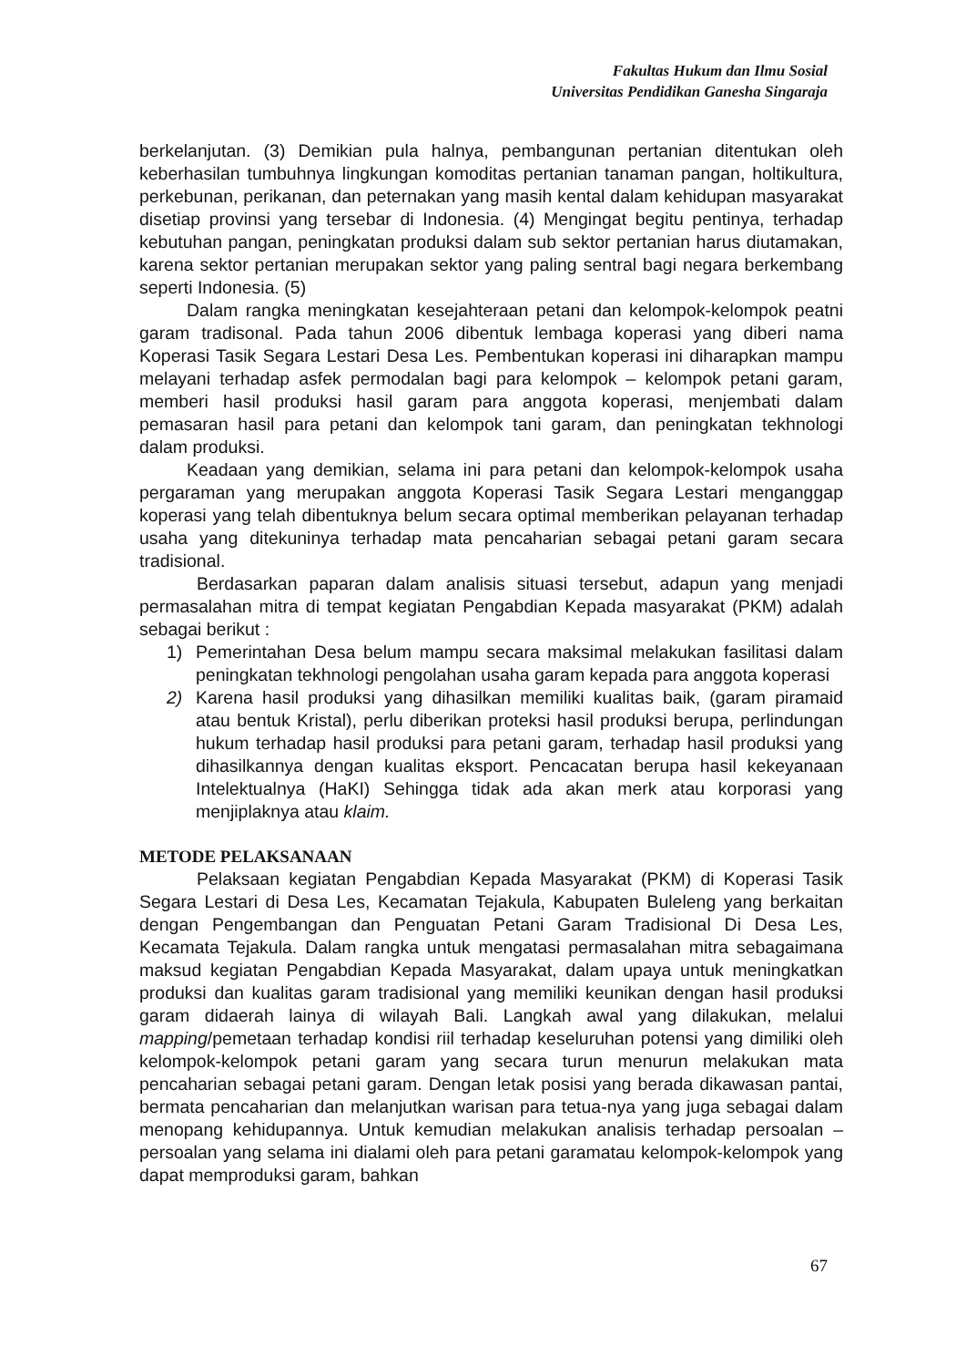Fakultas Hukum dan Ilmu Sosial
Universitas Pendidikan Ganesha Singaraja
berkelanjutan. (3) Demikian pula halnya, pembangunan pertanian ditentukan oleh keberhasilan tumbuhnya lingkungan komoditas pertanian tanaman pangan, holtikultura, perkebunan, perikanan, dan peternakan yang masih kental dalam kehidupan masyarakat disetiap provinsi yang tersebar di Indonesia. (4) Mengingat begitu pentinya, terhadap kebutuhan pangan, peningkatan produksi dalam sub sektor pertanian harus diutamakan, karena sektor pertanian merupakan sektor yang paling sentral bagi negara berkembang seperti Indonesia. (5)
Dalam rangka meningkatan kesejahteraan petani dan kelompok-kelompok peatni garam tradisonal. Pada tahun 2006 dibentuk lembaga koperasi yang diberi nama Koperasi Tasik Segara Lestari Desa Les. Pembentukan koperasi ini diharapkan mampu melayani terhadap asfek permodalan bagi para kelompok – kelompok petani garam, memberi hasil produksi hasil garam para anggota koperasi, menjembati dalam pemasaran hasil para petani dan kelompok tani garam, dan peningkatan tekhnologi dalam produksi.
Keadaan yang demikian, selama ini para petani dan kelompok-kelompok usaha pergaraman yang merupakan anggota Koperasi Tasik Segara Lestari menganggap koperasi yang telah dibentuknya belum secara optimal memberikan pelayanan terhadap usaha yang ditekuninya terhadap mata pencaharian sebagai petani garam secara tradisional.
Berdasarkan paparan dalam analisis situasi tersebut, adapun yang menjadi permasalahan mitra di tempat kegiatan Pengabdian Kepada masyarakat (PKM) adalah sebagai berikut :
1) Pemerintahan Desa belum mampu secara maksimal melakukan fasilitasi dalam peningkatan tekhnologi pengolahan usaha garam kepada para anggota koperasi
2) Karena hasil produksi yang dihasilkan memiliki kualitas baik, (garam piramaid atau bentuk Kristal), perlu diberikan proteksi hasil produksi berupa, perlindungan hukum terhadap hasil produksi para petani garam, terhadap hasil produksi yang dihasilkannya dengan kualitas eksport. Pencacatan berupa hasil kekeyanaan Intelektualnya (HaKI) Sehingga tidak ada akan merk atau korporasi yang menjiplaknya atau klaim.
METODE PELAKSANAAN
Pelaksaan kegiatan Pengabdian Kepada Masyarakat (PKM) di Koperasi Tasik Segara Lestari di Desa Les, Kecamatan Tejakula, Kabupaten Buleleng yang berkaitan dengan Pengembangan dan Penguatan Petani Garam Tradisional Di Desa Les, Kecamata Tejakula. Dalam rangka untuk mengatasi permasalahan mitra sebagaimana maksud kegiatan Pengabdian Kepada Masyarakat, dalam upaya untuk meningkatkan produksi dan kualitas garam tradisional yang memiliki keunikan dengan hasil produksi garam didaerah lainya di wilayah Bali. Langkah awal yang dilakukan, melalui mapping/pemetaan terhadap kondisi riil terhadap keseluruhan potensi yang dimiliki oleh kelompok-kelompok petani garam yang secara turun menurun melakukan mata pencaharian sebagai petani garam. Dengan letak posisi yang berada dikawasan pantai, bermata pencaharian dan melanjutkan warisan para tetua-nya yang juga sebagai dalam menopang kehidupannya. Untuk kemudian melakukan analisis terhadap persoalan –persoalan yang selama ini dialami oleh para petani garamatau kelompok-kelompok yang dapat memproduksi garam, bahkan
67